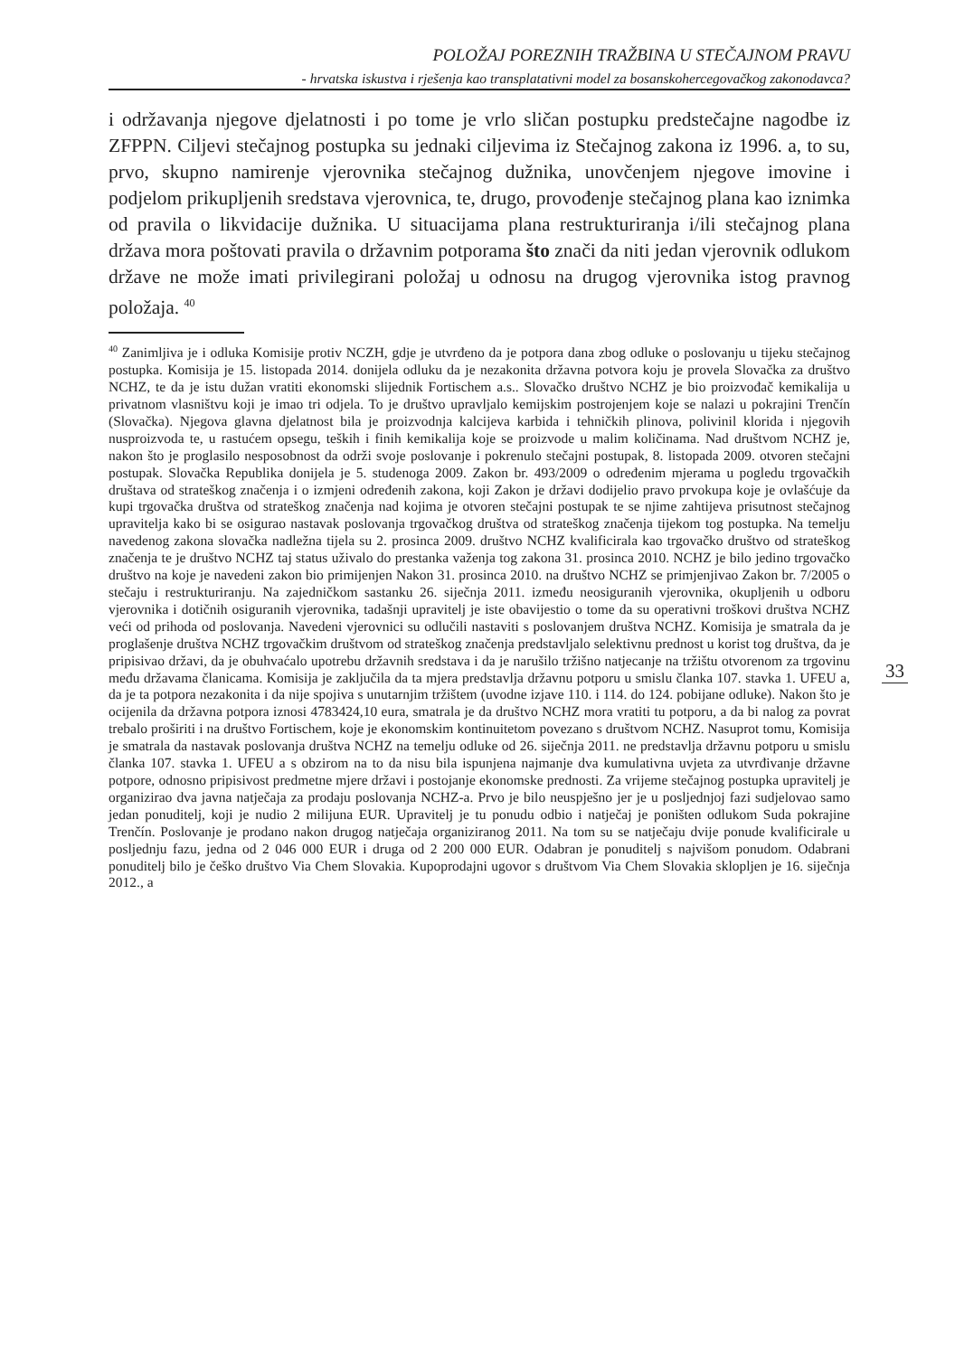POLOŽAJ POREZNIH TRAŽBINA U STEČAJNOM PRAVU
- hrvatska iskustva i rješenja kao transplatativni model za bosanskohercegovačkog zakonodavca?
i održavanja njegove djelatnosti i po tome je vrlo sličan postupku predstečajne nagodbe iz ZFPPN. Ciljevi stečajnog postupka su jednaki ciljevima iz Stečajnog zakona iz 1996. a, to su, prvo, skupno namirenje vjerovnika stečajnog dužnika, unovčenjem njegove imovine i podjelom prikupljenih sredstava vjerovnica, te, drugo, provođenje stečajnog plana kao iznimka od pravila o likvidacije dužnika. U situacijama plana restrukturiranja i/ili stečajnog plana država mora poštovati pravila o državnim potporama što znači da niti jedan vjerovnik odlukom države ne može imati privilegirani položaj u odnosu na drugog vjerovnika istog pravnog položaja. <sup>40</sup>
<sup>40</sup> Zanimljiva je i odluka Komisije protiv NCZH, gdje je utvrđeno da je potpora dana zbog odluke o poslovanju u tijeku stečajnog postupka. Komisija je 15. listopada 2014. donijela odluku da je nezakonita državna potvora koju je provela Slovačka za društvo NCHZ, te da je istu dužan vratiti ekonomski slijednik Fortischem a.s.. Slovačko društvo NCHZ je bio proizvođač kemikalija u privatnom vlasništvu koji je imao tri odjela. To je društvo upravljalo kemijskim postrojenjem koje se nalazi u pokrajini Trenčín (Slovačka). Njegova glavna djelatnost bila je proizvodnja kalcijeva karbida i tehničkih plinova, polivinil klorida i njegovih nusproizvoda te, u rastućem opsegu, teških i finih kemikalija koje se proizvode u malim količinama. Nad društvom NCHZ je, nakon što je proglasilo nesposobnost da održi svoje poslovanje i pokrenulo stečajni postupak, 8. listopada 2009. otvoren stečajni postupak. Slovačka Republika donijela je 5. studenoga 2009. Zakon br. 493/2009 o određenim mjerama u pogledu trgovačkih društava od strateškog značenja i o izmjeni određenih zakona, koji Zakon je državi dodijelio pravo prvokupa koje je ovlašćuje da kupi trgovačka društva od strateškog značenja nad kojima je otvoren stečajni postupak te se njime zahtijeva prisutnost stečajnog upravitelja kako bi se osigurao nastavak poslovanja trgovačkog društva od strateškog značenja tijekom tog postupka. Na temelju navedenog zakona slovačka nadležna tijela su 2. prosinca 2009. društvo NCHZ kvalificirala kao trgovačko društvo od strateškog značenja te je društvo NCHZ taj status uživalo do prestanka važenja tog zakona 31. prosinca 2010. NCHZ je bilo jedino trgovačko društvo na koje je navedeni zakon bio primijenjen Nakon 31. prosinca 2010. na društvo NCHZ se primjenjivao Zakon br. 7/2005 o stečaju i restrukturiranju. Na zajedničkom sastanku 26. siječnja 2011. između neosiguranih vjerovnika, okupljenih u odboru vjerovnika i dotičnih osiguranih vjerovnika, tadašnji upravitelj je iste obavijestio o tome da su operativni troškovi društva NCHZ veći od prihoda od poslovanja. Navedeni vjerovnici su odlučili nastaviti s poslovanjem društva NCHZ. Komisija je smatrala da je proglašenje društva NCHZ trgovačkim društvom od strateškog značenja predstavljalo selektivnu prednost u korist tog društva, da je pripisivao državi, da je obuhvaćalo upotrebu državnih sredstava i da je narušilo tržišno natjecanje na tržištu otvorenom za trgovinu među državama članicama. Komisija je zaključila da ta mjera predstavlja državnu potporu u smislu članka 107. stavka 1. UFEU a, da je ta potpora nezakonita i da nije spojiva s unutarnjim tržištem (uvodne izjave 110. i 114. do 124. pobijane odluke). Nakon što je ocijenila da državna potpora iznosi 4783424,10 eura, smatrala je da društvo NCHZ mora vratiti tu potporu, a da bi nalog za povrat trebalo proširiti i na društvo Fortischem, koje je ekonomskim kontinuitetom povezano s društvom NCHZ. Nasuprot tomu, Komisija je smatrala da nastavak poslovanja društva NCHZ na temelju odluke od 26. siječnja 2011. ne predstavlja državnu potporu u smislu članka 107. stavka 1. UFEU a s obzirom na to da nisu bila ispunjena najmanje dva kumulativna uvjeta za utvrđivanje državne potpore, odnosno pripisivost predmetne mjere državi i postojanje ekonomske prednosti. Za vrijeme stečajnog postupka upravitelj je organizirao dva javna natječaja za prodaju poslovanja NCHZ-a. Prvo je bilo neuspješno jer je u posljednjoj fazi sudjelovao samo jedan ponuditelj, koji je nudio 2 milijuna EUR. Upravitelj je tu ponudu odbio i natječaj je poništen odlukom Suda pokrajine Trenčín. Poslovanje je prodano nakon drugog natječaja organiziranog 2011. Na tom su se natječaju dvije ponude kvalificirale u posljednju fazu, jedna od 2 046 000 EUR i druga od 2 200 000 EUR. Odabran je ponuditelj s najvišom ponudom. Odabrani ponuditelj bilo je češko društvo Via Chem Slovakia. Kupoprodajni ugovor s društvom Via Chem Slovakia sklopljen je 16. siječnja 2012., a
33